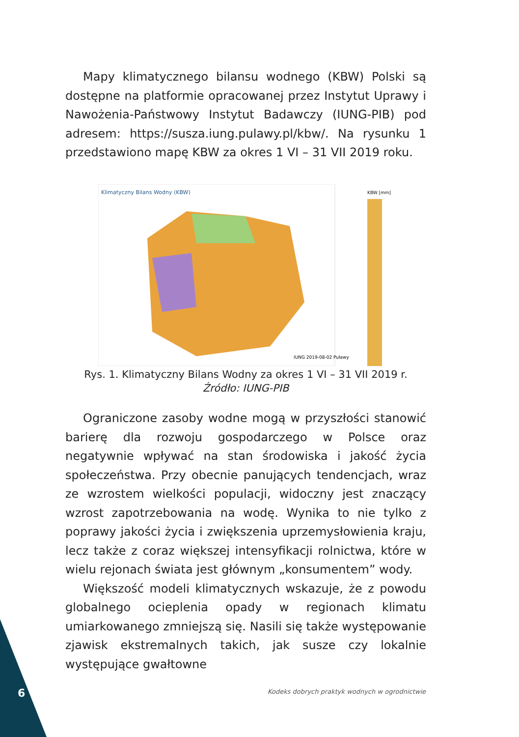Mapy klimatycznego bilansu wodnego (KBW) Polski są dostępne na platformie opracowanej przez Instytut Uprawy i Nawożenia-Państwowy Instytut Badawczy (IUNG-PIB) pod adresem: https://susza.iung.pulawy.pl/kbw/. Na rysunku 1 przedstawiono mapę KBW za okres 1 VI – 31 VII 2019 roku.
Klimatyczny Bilans Wodny (KBW)
IUNG 2019-08-02 Puławy
KBW [mm]
Rys. 1. Klimatyczny Bilans Wodny za okres 1 VI – 31 VII 2019 r.
Źródło: IUNG-PIB
Ograniczone zasoby wodne mogą w przyszłości stanowić barierę dla rozwoju gospodarczego w Polsce oraz negatywnie wpływać na stan środowiska i jakość życia społeczeństwa. Przy obecnie panujących tendencjach, wraz ze wzrostem wielkości populacji, widoczny jest znaczący wzrost zapotrzebowania na wodę. Wynika to nie tylko z poprawy jakości życia i zwiększenia uprzemysłowienia kraju, lecz także z coraz większej intensyfikacji rolnictwa, które w wielu rejonach świata jest głównym „konsumentem” wody.
Większość modeli klimatycznych wskazuje, że z powodu globalnego ocieplenia opady w regionach klimatu umiarkowanego zmniejszą się. Nasili się także występowanie zjawisk ekstremalnych takich, jak susze czy lokalnie występujące gwałtowne
6
Kodeks dobrych praktyk wodnych w ogrodnictwie